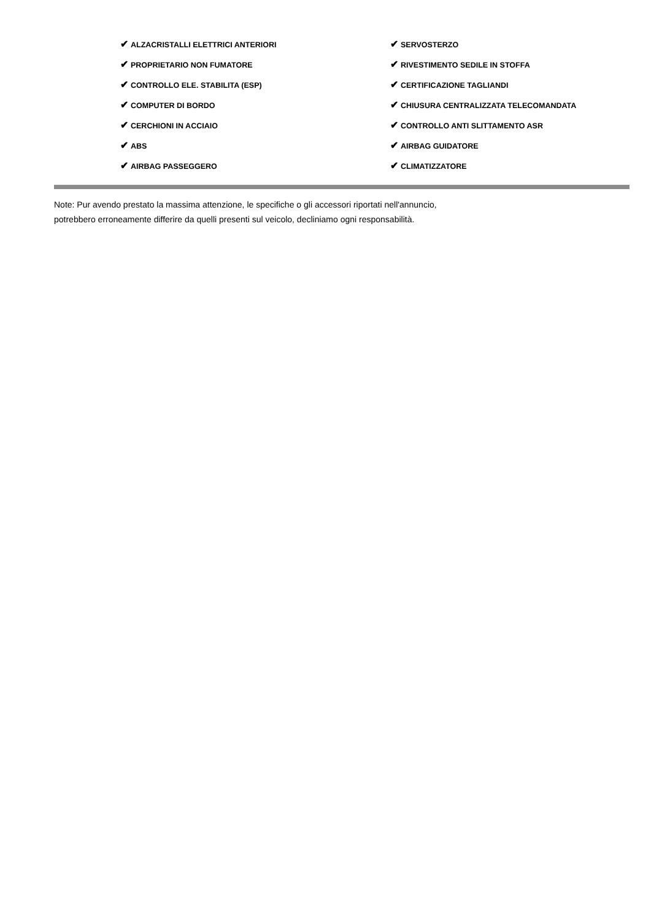✔ ALZACRISTALLI ELETTRICI ANTERIORI
✔ SERVOSTERZO
✔ PROPRIETARIO NON FUMATORE
✔ RIVESTIMENTO SEDILE IN STOFFA
✔ CONTROLLO ELE. STABILITA (ESP)
✔ CERTIFICAZIONE TAGLIANDI
✔ COMPUTER DI BORDO
✔ CHIUSURA CENTRALIZZATA TELECOMANDATA
✔ CERCHIONI IN ACCIAIO
✔ CONTROLLO ANTI SLITTAMENTO ASR
✔ ABS
✔ AIRBAG GUIDATORE
✔ AIRBAG PASSEGGERO
✔ CLIMATIZZATORE
Note: Pur avendo prestato la massima attenzione, le specifiche o gli accessori riportati nell'annuncio,
potrebbero erroneamente differire da quelli presenti sul veicolo, decliniamo ogni responsabilità.